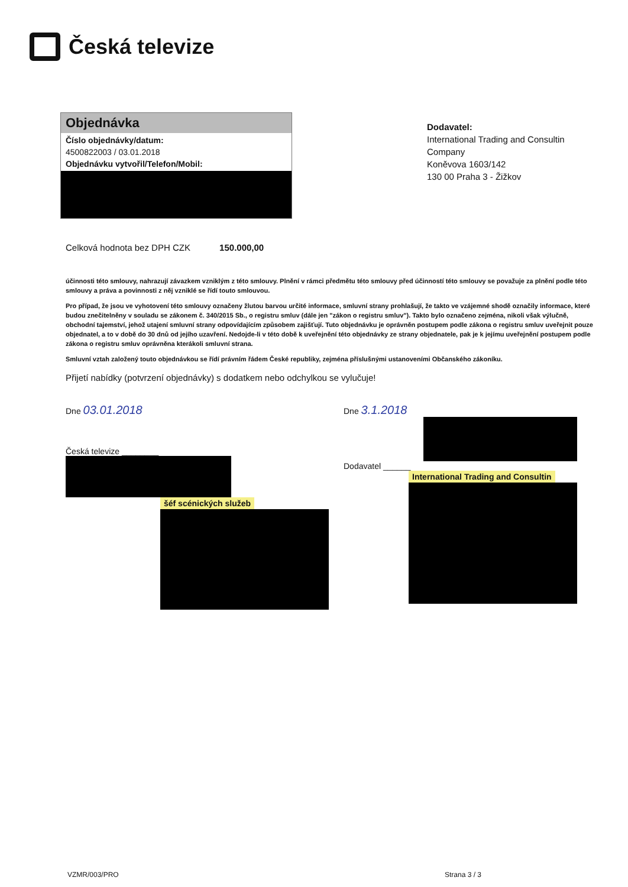Česká televize
Objednávka
Číslo objednávky/datum:
4500822003 / 03.01.2018
Objednávku vytvořil/Telefon/Mobil:
Dodavatel:
International Trading and Consultin Company
Koněvova 1603/142
130 00 Praha 3 - Žižkov
Celková hodnota bez DPH CZK 150.000,00
účinnosti této smlouvy, nahrazují závazkem vzniklým z této smlouvy. Plnění v rámci předmětu této smlouvy před účinností této smlouvy se považuje za plnění podle této smlouvy a práva a povinnosti z něj vzniklé se řídí touto smlouvou.
Pro případ, že jsou ve vyhotovení této smlouvy označeny žlutou barvou určité informace, smluvní strany prohlašují, že takto ve vzájemné shodě označily informace, které budou znečitelněny v souladu se zákonem č. 340/2015 Sb., o registru smluv (dále jen "zákon o registru smluv"). Takto bylo označeno zejména, nikoli však výlučně, obchodní tajemství, jehož utajení smluvní strany odpovídajícím způsobem zajišťují. Tuto objednávku je oprávněn postupem podle zákona o registru smluv uveřejnit pouze objednatel, a to v době do 30 dnů od jejího uzavření. Nedojde-li v této době k uveřejnění této objednávky ze strany objednatele, pak je k jejímu uveřejnění postupem podle zákona o registru smluv oprávněna kterákoli smluvní strana.
Smluvní vztah založený touto objednávkou se řídí právním řádem České republiky, zejména příslušnými ustanoveními Občanského zákoníku.
Přijetí nabídky (potvrzení objednávky) s dodatkem nebo odchylkou se vylučuje!
Dne 03.01.2018
Česká televize ________
šéf scénických služeb
Dne 3.1.2018
Dodavatel ______
International Trading and Consultin
VZMR/003/PRO Strana 3 / 3